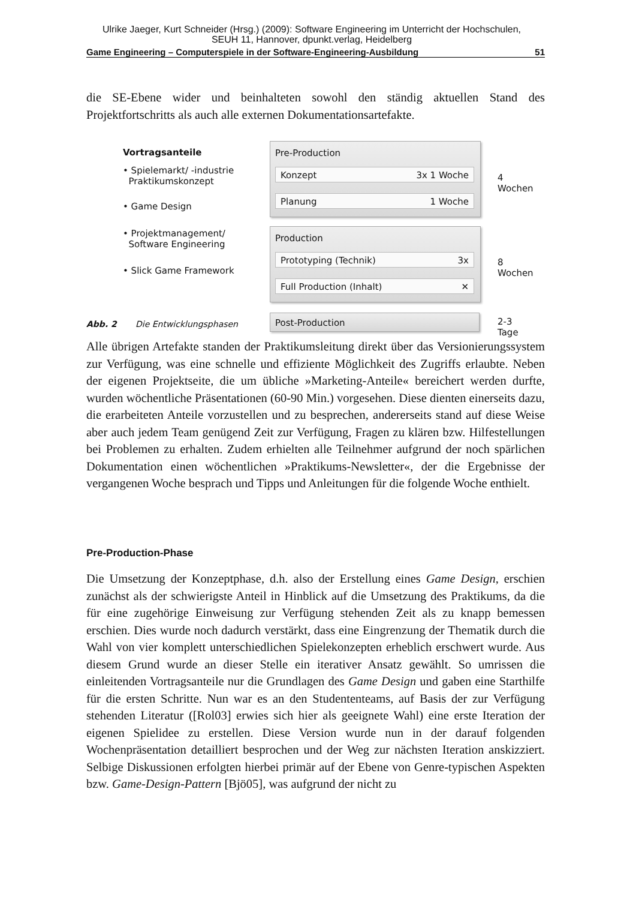Ulrike Jaeger, Kurt Schneider (Hrsg.) (2009): Software Engineering im Unterricht der Hochschulen,
SEUH 11, Hannover, dpunkt.verlag, Heidelberg
Game Engineering – Computerspiele in der Software-Engineering-Ausbildung 51
die SE-Ebene wider und beinhalteten sowohl den ständig aktuellen Stand des Projektfortschritts als auch alle externen Dokumentationsartefakte.
Vortragsanteile
• Spielemarkt/ -industrie
Praktikumskonzept
• Game Design
• Projektmanagement/
Software Engineering
• Slick Game Framework
Pre-Production
Konzept 3x 1 Woche
Planung 1 Woche
Production
Prototyping (Technik) 3x
Full Production (Inhalt) ✕
Post-Production
4 Wochen
8 Wochen
2-3 Tage
Abb. 2 Die Entwicklungsphasen
Alle übrigen Artefakte standen der Praktikumsleitung direkt über das Versionierungssystem zur Verfügung, was eine schnelle und effiziente Möglichkeit des Zugriffs erlaubte. Neben der eigenen Projektseite, die um übliche »Marketing-Anteile« bereichert werden durfte, wurden wöchentliche Präsentationen (60-90 Min.) vorgesehen. Diese dienten einerseits dazu, die erarbeiteten Anteile vorzustellen und zu besprechen, andererseits stand auf diese Weise aber auch jedem Team genügend Zeit zur Verfügung, Fragen zu klären bzw. Hilfestellungen bei Problemen zu erhalten. Zudem erhielten alle Teilnehmer aufgrund der noch spärlichen Dokumentation einen wöchentlichen »Praktikums-Newsletter«, der die Ergebnisse der vergangenen Woche besprach und Tipps und Anleitungen für die folgende Woche enthielt.
Pre-Production-Phase
Die Umsetzung der Konzeptphase, d.h. also der Erstellung eines Game Design, erschien zunächst als der schwierigste Anteil in Hinblick auf die Umsetzung des Praktikums, da die für eine zugehörige Einweisung zur Verfügung stehenden Zeit als zu knapp bemessen erschien. Dies wurde noch dadurch verstärkt, dass eine Eingrenzung der Thematik durch die Wahl von vier komplett unterschiedlichen Spielekonzepten erheblich erschwert wurde. Aus diesem Grund wurde an dieser Stelle ein iterativer Ansatz gewählt. So umrissen die einleitenden Vortragsanteile nur die Grundlagen des Game Design und gaben eine Starthilfe für die ersten Schritte. Nun war es an den Studententeams, auf Basis der zur Verfügung stehenden Literatur ([Rol03] erwies sich hier als geeignete Wahl) eine erste Iteration der eigenen Spielidee zu erstellen. Diese Version wurde nun in der darauf folgenden Wochenpräsentation detailliert besprochen und der Weg zur nächsten Iteration anskizziert. Selbige Diskussionen erfolgten hierbei primär auf der Ebene von Genre-typischen Aspekten bzw. Game-Design-Pattern [Bjö05], was aufgrund der nicht zu